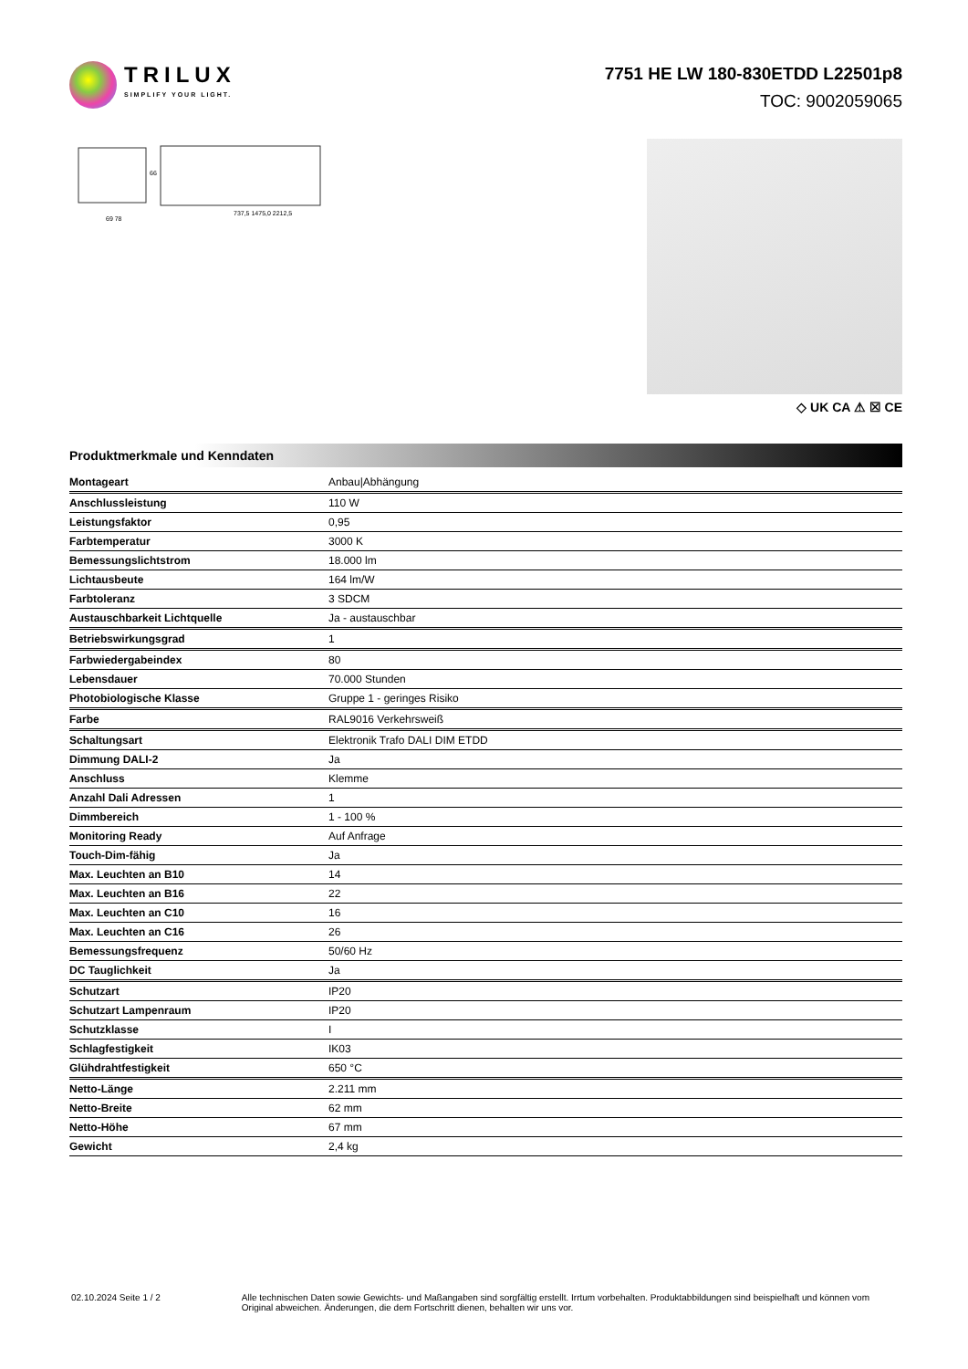TRILUX
SIMPLIFY YOUR LIGHT.
7751 HE LW 180-830ETDD L22501p8
TOC: 9002059065
69 78
737,5 1475,0 2212,5
66
◇ UK CA ⚠ ☒ CE
Produktmerkmale und Kenndaten
| Montageart | Anbau/Abhängung |
| Anschlussleistung | 110 W |
| Leistungsfaktor | 0,95 |
| Farbtemperatur | 3000 K |
| Bemessungslichtstrom | 18.000 lm |
| Lichtausbeute | 164 lm/W |
| Farbtoleranz | 3 SDCM |
| Austauschbarkeit Lichtquelle | Ja - austauschbar |
| Betriebswirkungsgrad | 1 |
| Farbwiedergabeindex | 80 |
| Lebensdauer | 70.000 Stunden |
| Photobiologische Klasse | Gruppe 1 - geringes Risiko |
| Farbe | RAL9016 Verkehrsweiß |
| Schaltungsart | Elektronik Trafo DALI DIM ETDD |
| Dimmung DALI-2 | Ja |
| Anschluss | Klemme |
| Anzahl Dali Adressen | 1 |
| Dimmbereich | 1 - 100 % |
| Monitoring Ready | Auf Anfrage |
| Touch-Dim-fähig | Ja |
| Max. Leuchten an B10 | 14 |
| Max. Leuchten an B16 | 22 |
| Max. Leuchten an C10 | 16 |
| Max. Leuchten an C16 | 26 |
| Bemessungsfrequenz | 50/60 Hz |
| DC Tauglichkeit | Ja |
| Schutzart | IP20 |
| Schutzart Lampenraum | IP20 |
| Schutzklasse | I |
| Schlagfestigkeit | IK03 |
| Glühdrahtfestigkeit | 650 °C |
| Netto-Länge | 2.211 mm |
| Netto-Breite | 62 mm |
| Netto-Höhe | 67 mm |
| Gewicht | 2,4 kg |
02.10.2024 Seite 1 / 2 Alle technischen Daten sowie Gewichts- und Maßangaben sind sorgfältig erstellt. Irrtum vorbehalten. Produktabbildungen sind beispielhaft und können vom Original abweichen. Änderungen, die dem Fortschritt dienen, behalten wir uns vor.